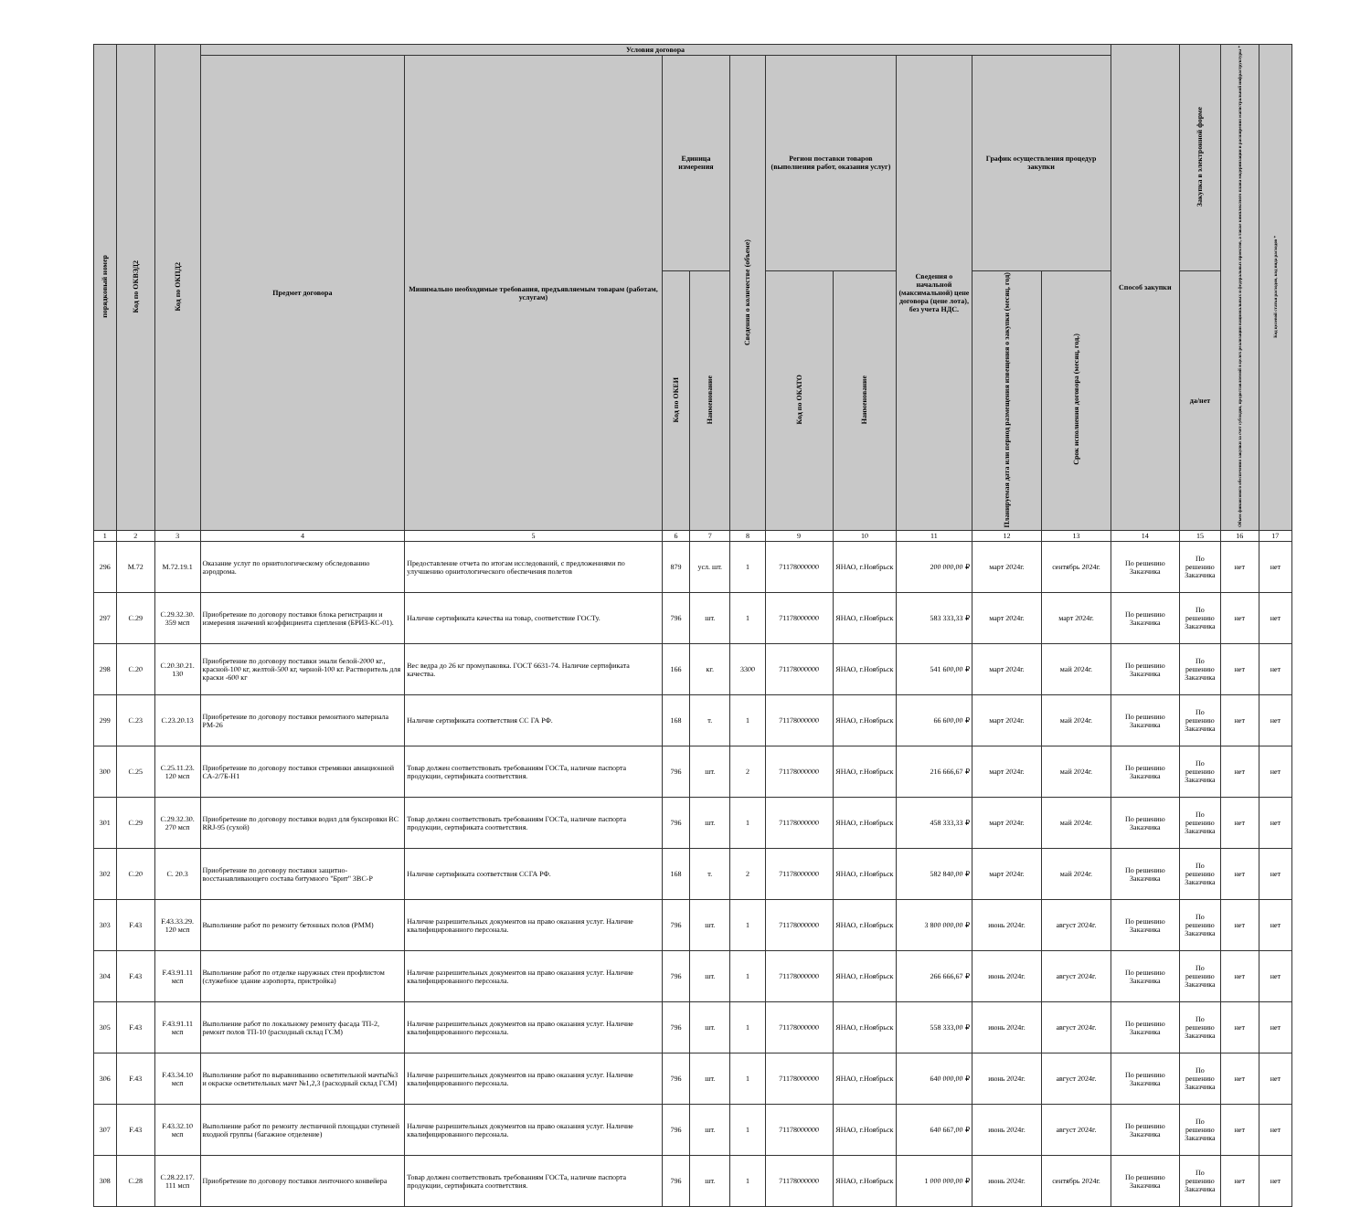| порядковый номер | Код по ОКВЭД2 | Код по ОКПД2 | Условия договора | | | | | | | | | | Способ закупки | Закупка в электронной форме | Объем финансового обеспечения закупки за счет субсидии, предоставляемой в целях реализации национальных и федеральных проектов, а также комплексного плана модернизации и расширения магистральной инфраструктуры * | Код целевой статьи расходов, код вида расходов * |
| --- | --- | --- | --- | --- | --- | --- | --- | --- | --- | --- | --- | --- | --- | --- | --- | --- |
| | | | Предмет договора | Минимально необходимые требования, предъявляемым товарам (работам, услугам) | Единица измерения | | Сведения о количестве (объеме) | Регион поставки товаров (выполнения работ, оказания услуг) | | Сведения о начальной (максимальной) цене договора (цене лота), без учета НДС. | График осуществления процедур закупки | | | | | |
| | | | | | Код по ОКЕИ | Наименование | | Код по ОКАТО | Наименование | | Планируемая дата или период размещения извещения о закупки (месяц, год) | Срок исполнения договора (месяц, год.) | | да/нет | | |
| 1 | 2 | 3 | 4 | 5 | 6 | 7 | 8 | 9 | 10 | 11 | 12 | 13 | 14 | 15 | 16 | 17 |
| 296 | M.72 | M.72.19.1 | Оказание услуг по орнитологическому обследованию аэродрома. | Предоставление отчета по итогам исследований, с предложениями по улучшению орнитологического обеспечения полетов | 879 | усл. шт. | 1 | 71178000000 | ЯНАО, г.Ноябрьск | 200 000,00 ₽ | март 2024г. | сентябрь 2024г. | По решению Заказчика | По решению Заказчика | нет | нет |
| 297 | C.29 | C.29.32.30. 359 мсп | Приобретение по договору поставки блока регистрации и измерения значений коэффициента сцепления (БРИЗ-КС-01). | Наличие сертификата качества на товар, соответствие ГОСТу. | 796 | шт. | 1 | 71178000000 | ЯНАО, г.Ноябрьск | 583 333,33 ₽ | март 2024г. | март 2024г. | По решению Заказчика | По решению Заказчика | нет | нет |
| 298 | C.20 | C.20.30.21. 130 | Приобретение по договору поставки эмали белой-2000 кг., красной-100 кг, желтой-500 кг, черной-100 кг. Растворитель для краски -600 кг | Вес ведра до 26 кг промупаковка. ГОСТ 6631-74. Наличие сертификата качества. | 166 | кг. | 3300 | 71178000000 | ЯНАО, г.Ноябрьск | 541 600,00 ₽ | март 2024г. | май 2024г. | По решению Заказчика | По решению Заказчика | нет | нет |
| 299 | C.23 | C.23.20.13 | Приобретение по договору поставки ремонтного материала РМ-26 | Наличие сертификата соответствия СС ГА РФ. | 168 | т. | 1 | 71178000000 | ЯНАО, г.Ноябрьск | 66 600,00 ₽ | март 2024г. | май 2024г. | По решению Заказчика | По решению Заказчика | нет | нет |
| 300 | C.25 | C.25.11.23. 120 мсп | Приобретение по договору поставки стремянки авиационной СА-2/7Б-Н1 | Товар должен соответствовать требованиям ГОСТа, наличие паспорта продукции, сертификата соответствия. | 796 | шт. | 2 | 71178000000 | ЯНАО, г.Ноябрьск | 216 666,67 ₽ | март 2024г. | май 2024г. | По решению Заказчика | По решению Заказчика | нет | нет |
| 301 | C.29 | C.29.32.30. 270 мсп | Приобретение по договору поставки водил для буксировки ВС RRJ-95 (сухой) | Товар должен соответствовать требованиям ГОСТа, наличие паспорта продукции, сертификата соответствия. | 796 | шт. | 1 | 71178000000 | ЯНАО, г.Ноябрьск | 458 333,33 ₽ | март 2024г. | май 2024г. | По решению Заказчика | По решению Заказчика | нет | нет |
| 302 | C.20 | C. 20.3 | Приобретение по договору поставки защитно-восстанавливающего состава битумного "Брит" ЗВС-Р | Наличие сертификата соответствия ССГА РФ. | 168 | т. | 2 | 71178000000 | ЯНАО, г.Ноябрьск | 582 840,00 ₽ | март 2024г. | май 2024г. | По решению Заказчика | По решению Заказчика | нет | нет |
| 303 | F.43 | F.43.33.29. 120 мсп | Выполнение работ по ремонту бетонных полов (РММ) | Наличие разрешительных документов на право оказания услуг. Наличие квалифицированного персонала. | 796 | шт. | 1 | 71178000000 | ЯНАО, г.Ноябрьск | 3 800 000,00 ₽ | июнь 2024г. | август 2024г. | По решению Заказчика | По решению Заказчика | нет | нет |
| 304 | F.43 | F.43.91.11 мсп | Выполнение работ по отделке наружных стен профлистом (служебное здание аэропорта, пристройка) | Наличие разрешительных документов на право оказания услуг. Наличие квалифицированного персонала. | 796 | шт. | 1 | 71178000000 | ЯНАО, г.Ноябрьск | 266 666,67 ₽ | июнь 2024г. | август 2024г. | По решению Заказчика | По решению Заказчика | нет | нет |
| 305 | F.43 | F.43.91.11 мсп | Выполнение работ по локальному ремонту фасада ТП-2, ремонт полов ТП-10 (расходный склад ГСМ) | Наличие разрешительных документов на право оказания услуг. Наличие квалифицированного персонала. | 796 | шт. | 1 | 71178000000 | ЯНАО, г.Ноябрьск | 558 333,00 ₽ | июнь 2024г. | август 2024г. | По решению Заказчика | По решению Заказчика | нет | нет |
| 306 | F.43 | F.43.34.10 мсп | Выполнение работ по выравниванию осветительной мачты№3 и окраске осветительных мачт №1,2,3 (расходный склад ГСМ) | Наличие разрешительных документов на право оказания услуг. Наличие квалифицированного персонала. | 796 | шт. | 1 | 71178000000 | ЯНАО, г.Ноябрьск | 640 000,00 ₽ | июнь 2024г. | август 2024г. | По решению Заказчика | По решению Заказчика | нет | нет |
| 307 | F.43 | F.43.32.10 мсп | Выполнение работ по ремонту лестничной площадки ступеней входной группы (багажное отделение) | Наличие разрешительных документов на право оказания услуг. Наличие квалифицированного персонала. | 796 | шт. | 1 | 71178000000 | ЯНАО, г.Ноябрьск | 640 667,00 ₽ | июнь 2024г. | август 2024г. | По решению Заказчика | По решению Заказчика | нет | нет |
| 308 | C.28 | C.28.22.17. 111 мсп | Приобретение по договору поставки ленточного конвейера | Товар должен соответствовать требованиям ГОСТа, наличие паспорта продукции, сертификата соответствия. | 796 | шт. | 1 | 71178000000 | ЯНАО, г.Ноябрьск | 1 000 000,00 ₽ | июнь 2024г. | сентябрь 2024г. | По решению Заказчика | По решению Заказчика | нет | нет |